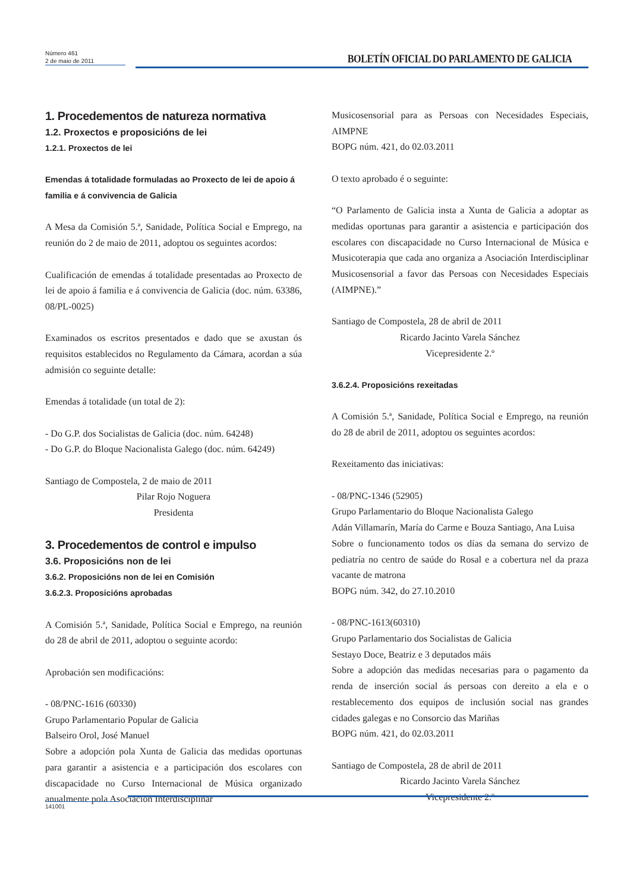Número 461
2 de maio de 2011
BOLETÍN OFICIAL DO PARLAMENTO DE GALICIA
1. Procedementos de natureza normativa
1.2. Proxectos e proposicións de lei
1.2.1. Proxectos de lei
Emendas á totalidade formuladas ao Proxecto de lei de apoio á familia e á convivencia de Galicia
A Mesa da Comisión 5.ª, Sanidade, Política Social e Emprego, na reunión do 2 de maio de 2011, adoptou os seguintes acordos:
Cualificación de emendas á totalidade presentadas ao Proxecto de lei de apoio á familia e á convivencia de Galicia (doc. núm. 63386, 08/PL-0025)
Examinados os escritos presentados e dado que se axustan ós requisitos establecidos no Regulamento da Cámara, acordan a súa admisión co seguinte detalle:
Emendas á totalidade (un total de 2):
- Do G.P. dos Socialistas de Galicia (doc. núm. 64248)
- Do G.P. do Bloque Nacionalista Galego (doc. núm. 64249)
Santiago de Compostela, 2 de maio de 2011
Pilar Rojo Noguera
Presidenta
3. Procedementos de control e impulso
3.6. Proposicións non de lei
3.6.2. Proposicións non de lei en Comisión
3.6.2.3. Proposicións aprobadas
A Comisión 5.ª, Sanidade, Política Social e Emprego, na reunión do 28 de abril de 2011, adoptou o seguinte acordo:
Aprobación sen modificacións:
- 08/PNC-1616 (60330)
Grupo Parlamentario Popular de Galicia
Balseiro Orol, José Manuel
Sobre a adopción pola Xunta de Galicia das medidas oportunas para garantir a asistencia e a participación dos escolares con discapacidade no Curso Internacional de Música organizado anualmente pola Asociación Interdisciplinar
Musicosensorial para as Persoas con Necesidades Especiais, AIMPNE
BOPG núm. 421, do 02.03.2011
O texto aprobado é o seguinte:
“O Parlamento de Galicia insta a Xunta de Galicia a adoptar as medidas oportunas para garantir a asistencia e participación dos escolares con discapacidade no Curso Internacional de Música e Musicoterapia que cada ano organiza a Asociación Interdisciplinar Musicosensorial a favor das Persoas con Necesidades Especiais (AIMPNE).”
Santiago de Compostela, 28 de abril de 2011
Ricardo Jacinto Varela Sánchez
Vicepresidente 2.º
3.6.2.4. Proposicións rexeitadas
A Comisión 5.ª, Sanidade, Política Social e Emprego, na reunión do 28 de abril de 2011, adoptou os seguintes acordos:
Rexeitamento das iniciativas:
- 08/PNC-1346 (52905)
Grupo Parlamentario do Bloque Nacionalista Galego
Adán Villamarín, María do Carme e Bouza Santiago, Ana Luisa
Sobre o funcionamento todos os días da semana do servizo de pediatría no centro de saúde do Rosal e a cobertura nel da praza vacante de matrona
BOPG núm. 342, do 27.10.2010
- 08/PNC-1613(60310)
Grupo Parlamentario dos Socialistas de Galicia
Sestayo Doce, Beatriz e 3 deputados máis
Sobre a adopción das medidas necesarias para o pagamento da renda de inserción social ás persoas con dereito a ela e o restablecemento dos equipos de inclusión social nas grandes cidades galegas e no Consorcio das Mariñas
BOPG núm. 421, do 02.03.2011
Santiago de Compostela, 28 de abril de 2011
Ricardo Jacinto Varela Sánchez
Vicepresidente 2.º
141001